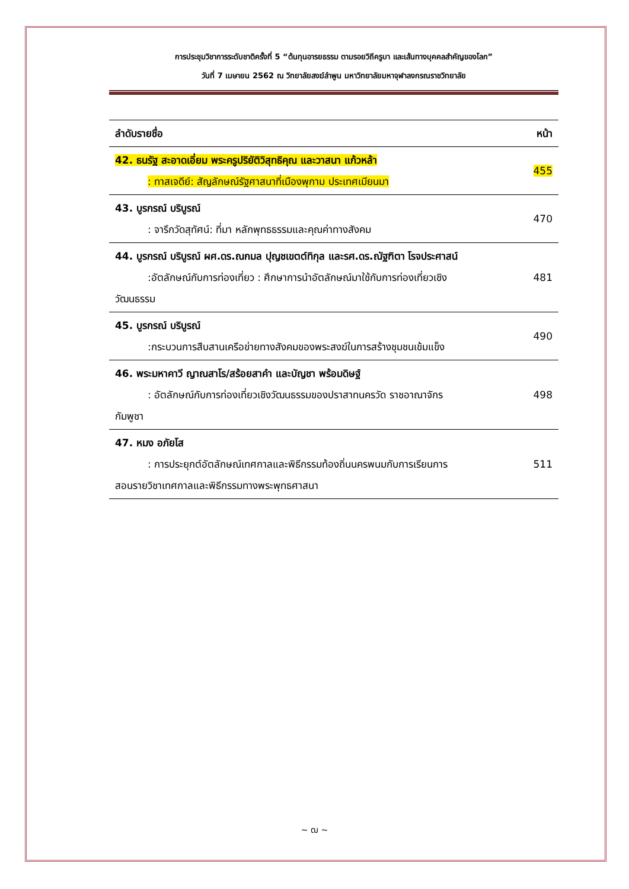การประชุมวิชาการระดับชาติครั้งที่ 5 “ต้นทุนอารยธรรม ตามรอยวิถีครูบา และเส้นทางบุคคลสำคัญของโลก”
วันที่ 7 เมษายน 2562 ณ วิทยาลัยสงฆ์ลำพูน มหาวิทยาลัยมหาจุฬาลงกรณราชวิทยาลัย
| ลำดับรายชื่อ | หน้า |
| --- | --- |
| 42. ธนรัฐ สะอาดเอี่ยม พระครูปริยัติวิสุทธิคุณ และวาสนา แก้วหล้า : ทาสเจดีย์: สัญลักษณ์รัฐศาสนาที่เมืองพุกาม ประเทศเมียนมา | 455 |
| 43. บูรกรณ์ บริบูรณ์ : จารึกวัดสุทัศน์: ที่มา หลักพุทธธรรมและคุณค่าทางสังคม | 470 |
| 44. บูรกรณ์ บริบูรณ์ ผศ.ดร.ณกมล ปุญชเขตต์ทิกุล และรศ.ดร.ณัฐฑิตา โรจประศาสน์ :อัตลักษณ์กับการท่องเที่ยว : ศึกษาการนำอัตลักษณ์มาใช้กับการท่องเที่ยวเชิง วัฒนธรรม | 481 |
| 45. บูรกรณ์ บริบูรณ์ :กระบวนการสืบสานเครือข่ายทางสังคมของพระสงฆ์ในการสร้างชุมชนเข้มแข็ง | 490 |
| 46. พระมหาคาวี ญาณสาโร/สร้อยสาคำ และบัญชา พร้อมดิษฐ์ : อัตลักษณ์กับการท่องเที่ยวเชิงวัฒนธรรมของปราสาทนครวัด ราชอาณาจักร กัมพูชา | 498 |
| 47. หมง อภัยโส : การประยุกต์อัตลักษณ์เทศกาลและพิธีกรรมท้องถิ่นนครพนมกับการเรียนการ สอนรายวิชาเทศกาลและพิธีกรรมทางพระพุทธศาสนา | 511 |
~ ฒ ~